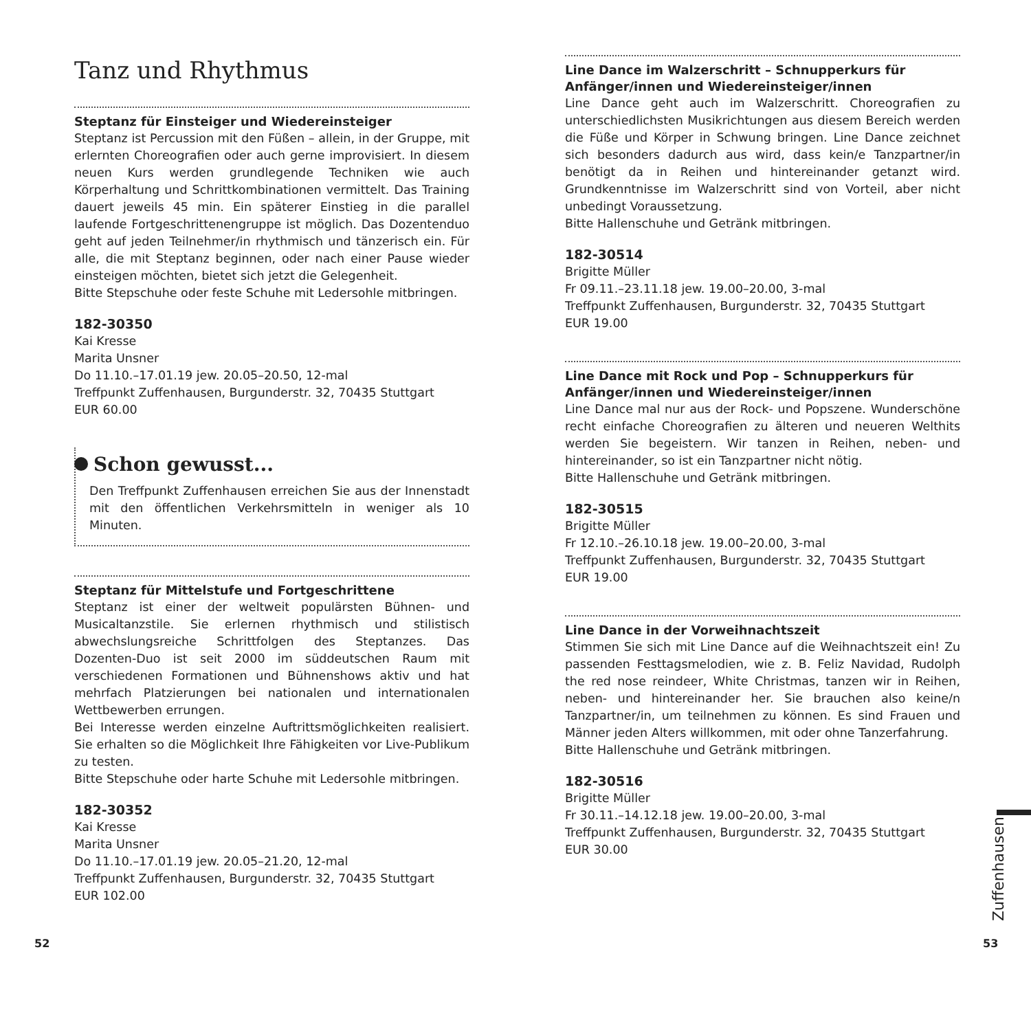Tanz und Rhythmus
Steptanz für Einsteiger und Wiedereinsteiger
Steptanz ist Percussion mit den Füßen – allein, in der Gruppe, mit erlernten Choreografien oder auch gerne improvisiert. In diesem neuen Kurs werden grundlegende Techniken wie auch Körperhaltung und Schrittkombinationen vermittelt. Das Training dauert jeweils 45 min. Ein späterer Einstieg in die parallel laufende Fortgeschrittenengruppe ist möglich. Das Dozentenduo geht auf jeden Teilnehmer/in rhythmisch und tänzerisch ein. Für alle, die mit Steptanz beginnen, oder nach einer Pause wieder einsteigen möchten, bietet sich jetzt die Gelegenheit.
Bitte Stepschuhe oder feste Schuhe mit Ledersohle mitbringen.
182-30350
Kai Kresse
Marita Unsner
Do 11.10.–17.01.19 jew. 20.05–20.50, 12-mal
Treffpunkt Zuffenhausen, Burgunderstr. 32, 70435 Stuttgart
EUR 60.00
Schon gewusst...
Den Treffpunkt Zuffenhausen erreichen Sie aus der Innenstadt mit den öffentlichen Verkehrsmitteln in weniger als 10 Minuten.
Steptanz für Mittelstufe und Fortgeschrittene
Steptanz ist einer der weltweit populärsten Bühnen- und Musicaltanzstile. Sie erlernen rhythmisch und stilistisch abwechslungsreiche Schrittfolgen des Steptanzes. Das Dozenten-Duo ist seit 2000 im süddeutschen Raum mit verschiedenen Formationen und Bühnenshows aktiv und hat mehrfach Platzierungen bei nationalen und internationalen Wettbewerben errungen.
Bei Interesse werden einzelne Auftrittsmöglichkeiten realisiert. Sie erhalten so die Möglichkeit Ihre Fähigkeiten vor Live-Publikum zu testen.
Bitte Stepschuhe oder harte Schuhe mit Ledersohle mitbringen.
182-30352
Kai Kresse
Marita Unsner
Do 11.10.–17.01.19 jew. 20.05–21.20, 12-mal
Treffpunkt Zuffenhausen, Burgunderstr. 32, 70435 Stuttgart
EUR 102.00
Line Dance im Walzerschritt – Schnupperkurs für Anfänger/innen und Wiedereinsteiger/innen
Line Dance geht auch im Walzerschritt. Choreografien zu unterschiedlichsten Musikrichtungen aus diesem Bereich werden die Füße und Körper in Schwung bringen. Line Dance zeichnet sich besonders dadurch aus wird, dass kein/e Tanzpartner/in benötigt da in Reihen und hintereinander getanzt wird. Grundkenntnisse im Walzerschritt sind von Vorteil, aber nicht unbedingt Voraussetzung.
Bitte Hallenschuhe und Getränk mitbringen.
182-30514
Brigitte Müller
Fr 09.11.–23.11.18 jew. 19.00–20.00, 3-mal
Treffpunkt Zuffenhausen, Burgunderstr. 32, 70435 Stuttgart
EUR 19.00
Line Dance mit Rock und Pop – Schnupperkurs für Anfänger/innen und Wiedereinsteiger/innen
Line Dance mal nur aus der Rock- und Popszene. Wunderschöne recht einfache Choreografien zu älteren und neueren Welthits werden Sie begeistern. Wir tanzen in Reihen, neben- und hintereinander, so ist ein Tanzpartner nicht nötig.
Bitte Hallenschuhe und Getränk mitbringen.
182-30515
Brigitte Müller
Fr 12.10.–26.10.18 jew. 19.00–20.00, 3-mal
Treffpunkt Zuffenhausen, Burgunderstr. 32, 70435 Stuttgart
EUR 19.00
Line Dance in der Vorweihnachtszeit
Stimmen Sie sich mit Line Dance auf die Weihnachtszeit ein! Zu passenden Festtagsmelodien, wie z. B. Feliz Navidad, Rudolph the red nose reindeer, White Christmas, tanzen wir in Reihen, neben- und hintereinander her. Sie brauchen also keine/n Tanzpartner/in, um teilnehmen zu können. Es sind Frauen und Männer jeden Alters willkommen, mit oder ohne Tanzerfahrung.
Bitte Hallenschuhe und Getränk mitbringen.
182-30516
Brigitte Müller
Fr 30.11.–14.12.18 jew. 19.00–20.00, 3-mal
Treffpunkt Zuffenhausen, Burgunderstr. 32, 70435 Stuttgart
EUR 30.00
Zuffenhausen
52 53